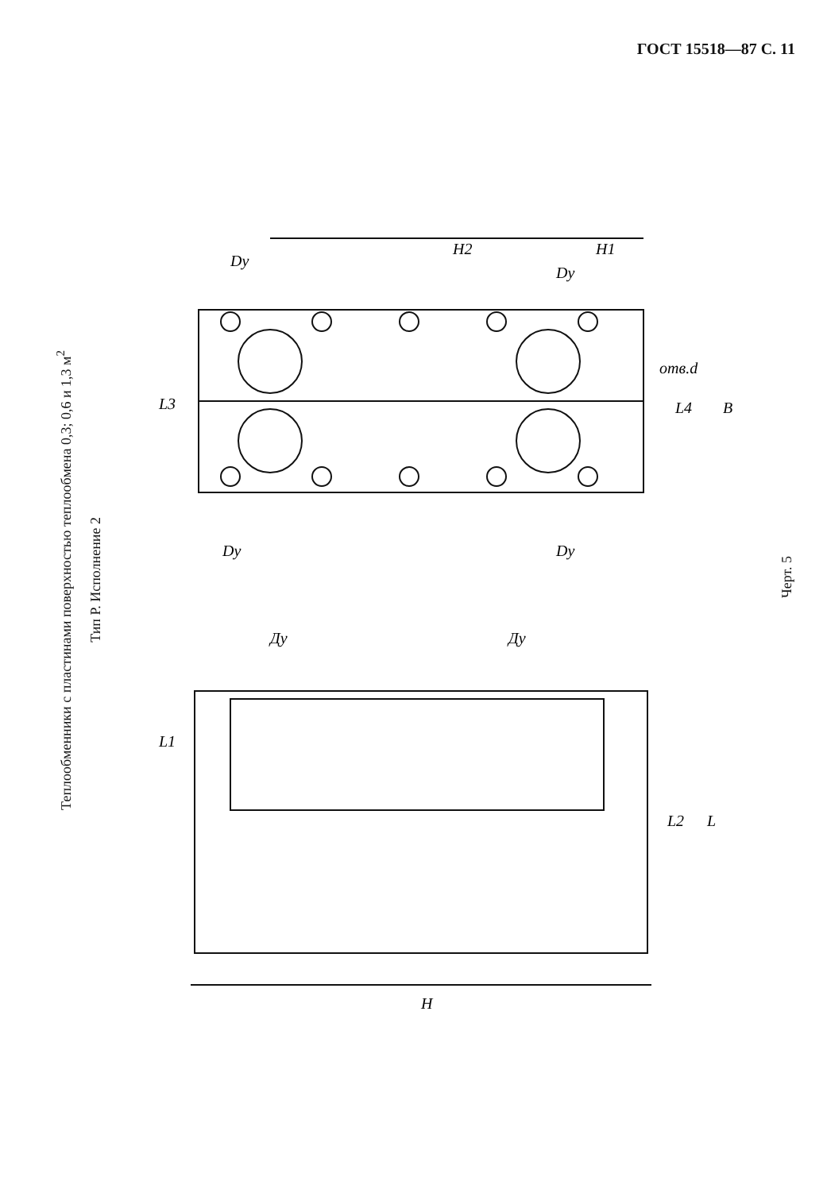ГОСТ 15518—87 С. 11
Теплообменники с пластинами поверхностью теплообмена 0,3; 0,6 и 1,3 м<sup>2</sup>
Тип Р. Исполнение 2
H2
H1
Dy
Dy
Dy
Dy
L3
L4
B
отв.d
Ду
Ду
L1
L2
L
H
Черт. 5